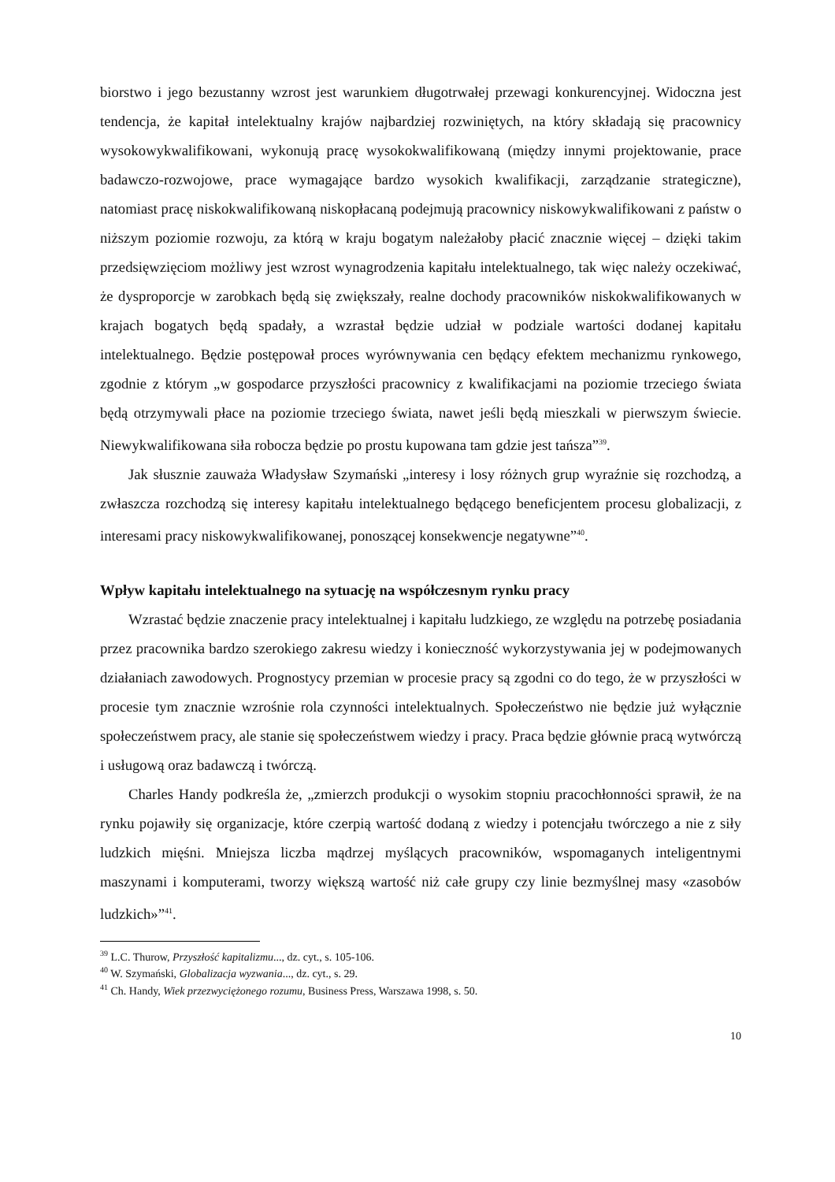biorstwo i jego bezustanny wzrost jest warunkiem długotrwałej przewagi konkurencyjnej. Widoczna jest tendencja, że kapitał intelektualny krajów najbardziej rozwiniętych, na który składają się pracownicy wysokowykwalifikowani, wykonują pracę wysokokwalifikowaną (między innymi projektowanie, prace badawczo-rozwojowe, prace wymagające bardzo wysokich kwalifikacji, zarządzanie strategiczne), natomiast pracę niskokwalifikowaną niskopłacaną podejmują pracownicy niskowykwalifikowani z państw o niższym poziomie rozwoju, za którą w kraju bogatym należałoby płacić znacznie więcej – dzięki takim przedsięwzięciom możliwy jest wzrost wynagrodzenia kapitału intelektualnego, tak więc należy oczekiwać, że dysproporcje w zarobkach będą się zwiększały, realne dochody pracowników niskokwalifikowanych w krajach bogatych będą spadały, a wzrastał będzie udział w podziale wartości dodanej kapitału intelektualnego. Będzie postępował proces wyrównywania cen będący efektem mechanizmu rynkowego, zgodnie z którym „w gospodarce przyszłości pracownicy z kwalifikacjami na poziomie trzeciego świata będą otrzymywali płace na poziomie trzeciego świata, nawet jeśli będą mieszkali w pierwszym świecie. Niewykwalifikowana siła robocza będzie po prostu kupowana tam gdzie jest tańsza”<sup>39</sup>.
Jak słusznie zauważa Władysław Szymański „interesy i losy różnych grup wyraźnie się rozchodzą, a zwłaszcza rozchodzą się interesy kapitału intelektualnego będącego beneficjentem procesu globalizacji, z interesami pracy niskowykwalifikowanej, ponoszącej konsekwencje negatywne”<sup>40</sup>.
Wpływ kapitału intelektualnego na sytuację na współczesnym rynku pracy
Wzrastać będzie znaczenie pracy intelektualnej i kapitału ludzkiego, ze względu na potrzebę posiadania przez pracownika bardzo szerokiego zakresu wiedzy i konieczność wykorzystywania jej w podejmowanych działaniach zawodowych. Prognostycy przemian w procesie pracy są zgodni co do tego, że w przyszłości w procesie tym znacznie wzrośnie rola czynności intelektualnych. Społeczeństwo nie będzie już wyłącznie społeczeństwem pracy, ale stanie się społeczeństwem wiedzy i pracy. Praca będzie głównie pracą wytwórczą i usługową oraz badawczą i twórczą.
Charles Handy podkreśla że, „zmierzch produkcji o wysokim stopniu pracochłonności sprawił, że na rynku pojawiły się organizacje, które czerpią wartość dodaną z wiedzy i potencjału twórczego a nie z siły ludzkich mięśni. Mniejsza liczba mądrzej myślących pracowników, wspomaganych inteligentnymi maszynami i komputerami, tworzy większą wartość niż całe grupy czy linie bezmyślnej masy «zasobów ludzkich»”<sup>41</sup>.
<sup>39</sup> L.C. Thurow, Przyszłość kapitalizmu..., dz. cyt., s. 105-106.
<sup>40</sup> W. Szymański, Globalizacja wyzwania..., dz. cyt., s. 29.
<sup>41</sup> Ch. Handy, Wiek przezwyciężonego rozumu, Business Press, Warszawa 1998, s. 50.
10